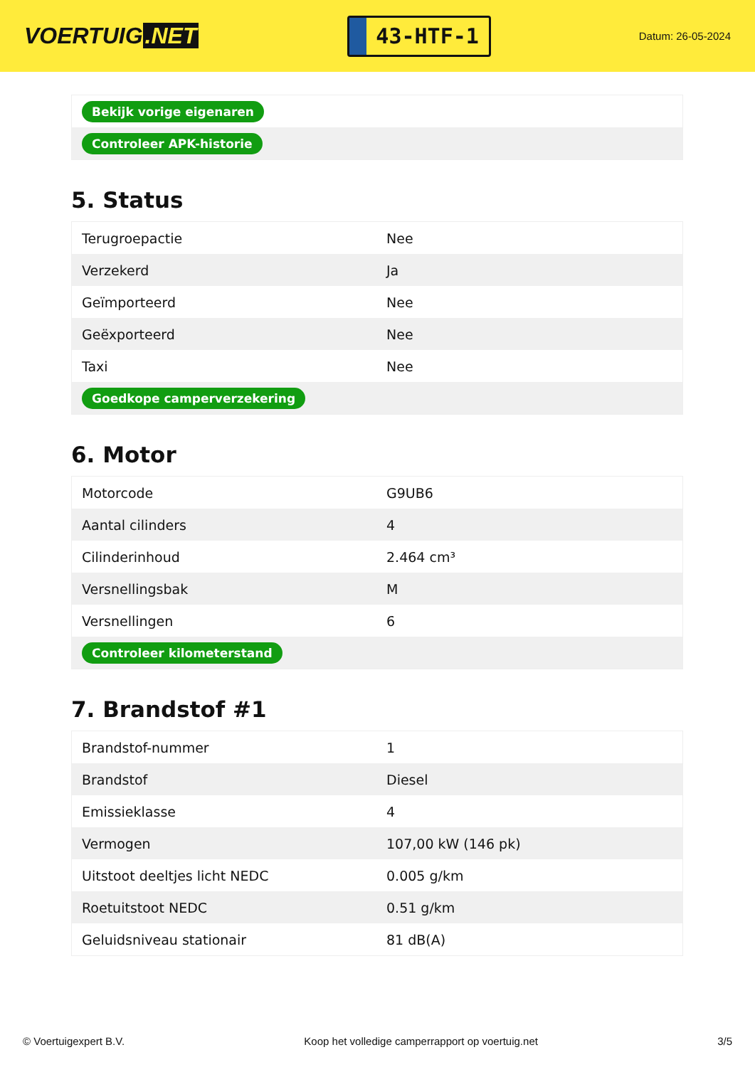VOERTUIG.NET
43-HTF-1
Datum: 26-05-2024
| Bekijk vorige eigenaren |
| Controleer APK-historie |
5. Status
| Terugroepactie | Nee |
| Verzekerd | Ja |
| Geïmporteerd | Nee |
| Geëxporteerd | Nee |
| Taxi | Nee |
| Goedkope camperverzekering | |
6. Motor
| Motorcode | G9UB6 |
| Aantal cilinders | 4 |
| Cilinderinhoud | 2.464 cm³ |
| Versnellingsbak | M |
| Versnellingen | 6 |
| Controleer kilometerstand | |
7. Brandstof #1
| Brandstof-nummer | 1 |
| Brandstof | Diesel |
| Emissieklasse | 4 |
| Vermogen | 107,00 kW (146 pk) |
| Uitstoot deeltjes licht NEDC | 0.005 g/km |
| Roetuitstoot NEDC | 0.51 g/km |
| Geluidsniveau stationair | 81 dB(A) |
© Voertuigexpert B.V. Koop het volledige camperrapport op voertuig.net 3/5